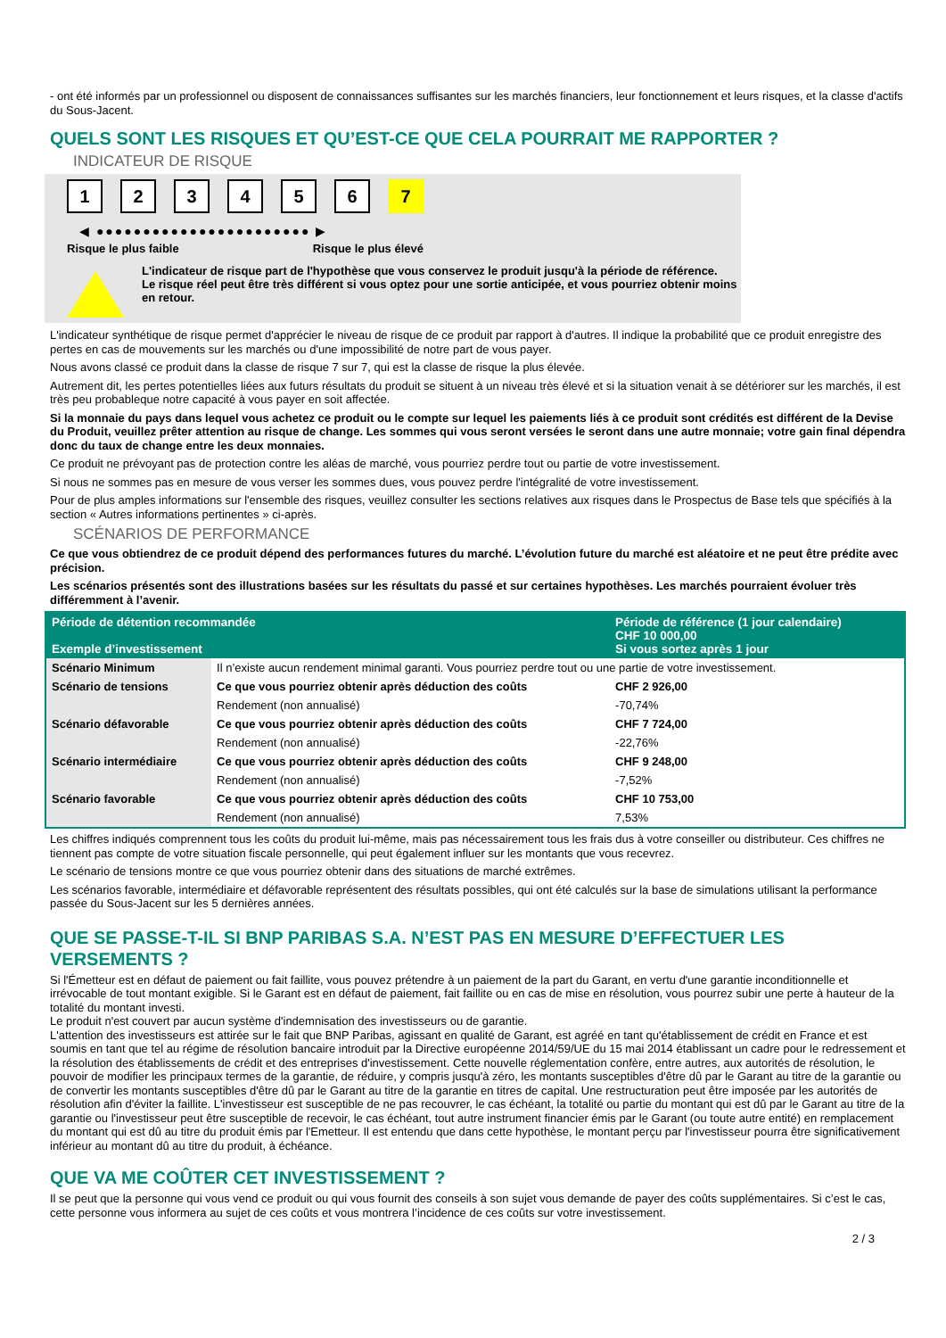- ont été informés par un professionnel ou disposent de connaissances suffisantes sur les marchés financiers, leur fonctionnement et leurs risques, et la classe d'actifs du Sous-Jacent.
QUELS SONT LES RISQUES ET QU’EST-CE QUE CELA POURRAIT ME RAPPORTER ?
INDICATEUR DE RISQUE
123456 7
◀ ●●●●●●●●●●●●●●●●●●●●●●● ▶
Risque le plus faible Risque le plus élevé
L'indicateur de risque part de l'hypothèse que vous conservez le produit jusqu'à la période de référence.
Le risque réel peut être très différent si vous optez pour une sortie anticipée, et vous pourriez obtenir moins en retour.
L'indicateur synthétique de risque permet d'apprécier le niveau de risque de ce produit par rapport à d'autres. Il indique la probabilité que ce produit enregistre des pertes en cas de mouvements sur les marchés ou d'une impossibilité de notre part de vous payer.
Nous avons classé ce produit dans la classe de risque 7 sur 7, qui est la classe de risque la plus élevée.
Autrement dit, les pertes potentielles liées aux futurs résultats du produit se situent à un niveau très élevé et si la situation venait à se détériorer sur les marchés, il est très peu probableque notre capacité à vous payer en soit affectée.
Si la monnaie du pays dans lequel vous achetez ce produit ou le compte sur lequel les paiements liés à ce produit sont crédités est différent de la Devise du Produit, veuillez prêter attention au risque de change. Les sommes qui vous seront versées le seront dans une autre monnaie; votre gain final dépendra donc du taux de change entre les deux monnaies.
Ce produit ne prévoyant pas de protection contre les aléas de marché, vous pourriez perdre tout ou partie de votre investissement.
Si nous ne sommes pas en mesure de vous verser les sommes dues, vous pouvez perdre l'intégralité de votre investissement.
Pour de plus amples informations sur l'ensemble des risques, veuillez consulter les sections relatives aux risques dans le Prospectus de Base tels que spécifiés à la section « Autres informations pertinentes » ci-après.
SCÉNARIOS DE PERFORMANCE
Ce que vous obtiendrez de ce produit dépend des performances futures du marché. L’évolution future du marché est aléatoire et ne peut être prédite avec précision.
Les scénarios présentés sont des illustrations basées sur les résultats du passé et sur certaines hypothèses. Les marchés pourraient évoluer très différemment à l’avenir.
| Période de détention recommandée Exemple d’investissement | | Période de référence (1 jour calendaire) CHF 10 000,00 Si vous sortez après 1 jour |
| --- | --- | --- |
| Scénario Minimum | Il n’existe aucun rendement minimal garanti. Vous pourriez perdre tout ou une partie de votre investissement. | |
| Scénario de tensions | Ce que vous pourriez obtenir après déduction des coûts | CHF 2 926,00 |
| | Rendement (non annualisé) | -70,74% |
| Scénario défavorable | Ce que vous pourriez obtenir après déduction des coûts | CHF 7 724,00 |
| | Rendement (non annualisé) | -22,76% |
| Scénario intermédiaire | Ce que vous pourriez obtenir après déduction des coûts | CHF 9 248,00 |
| | Rendement (non annualisé) | -7,52% |
| Scénario favorable | Ce que vous pourriez obtenir après déduction des coûts | CHF 10 753,00 |
| | Rendement (non annualisé) | 7,53% |
Les chiffres indiqués comprennent tous les coûts du produit lui-même, mais pas nécessairement tous les frais dus à votre conseiller ou distributeur. Ces chiffres ne tiennent pas compte de votre situation fiscale personnelle, qui peut également influer sur les montants que vous recevrez.
Le scénario de tensions montre ce que vous pourriez obtenir dans des situations de marché extrêmes.
Les scénarios favorable, intermédiaire et défavorable représentent des résultats possibles, qui ont été calculés sur la base de simulations utilisant la performance passée du Sous-Jacent sur les 5 dernières années.
QUE SE PASSE-T-IL SI BNP PARIBAS S.A. N’EST PAS EN MESURE D’EFFECTUER LES VERSEMENTS ?
Si l'Émetteur est en défaut de paiement ou fait faillite, vous pouvez prétendre à un paiement de la part du Garant, en vertu d'une garantie inconditionnelle et irrévocable de tout montant exigible. Si le Garant est en défaut de paiement, fait faillite ou en cas de mise en résolution, vous pourrez subir une perte à hauteur de la totalité du montant investi.
Le produit n'est couvert par aucun système d'indemnisation des investisseurs ou de garantie.
L'attention des investisseurs est attirée sur le fait que BNP Paribas, agissant en qualité de Garant, est agréé en tant qu'établissement de crédit en France et est soumis en tant que tel au régime de résolution bancaire introduit par la Directive européenne 2014/59/UE du 15 mai 2014 établissant un cadre pour le redressement et la résolution des établissements de crédit et des entreprises d'investissement. Cette nouvelle réglementation confère, entre autres, aux autorités de résolution, le pouvoir de modifier les principaux termes de la garantie, de réduire, y compris jusqu'à zéro, les montants susceptibles d'être dû par le Garant au titre de la garantie ou de convertir les montants susceptibles d'être dû par le Garant au titre de la garantie en titres de capital. Une restructuration peut être imposée par les autorités de résolution afin d'éviter la faillite. L'investisseur est susceptible de ne pas recouvrer, le cas échéant, la totalité ou partie du montant qui est dû par le Garant au titre de la garantie ou l'investisseur peut être susceptible de recevoir, le cas échéant, tout autre instrument financier émis par le Garant (ou toute autre entité) en remplacement du montant qui est dû au titre du produit émis par l'Emetteur. Il est entendu que dans cette hypothèse, le montant perçu par l'investisseur pourra être significativement inférieur au montant dû au titre du produit, à échéance.
QUE VA ME COÛTER CET INVESTISSEMENT ?
Il se peut que la personne qui vous vend ce produit ou qui vous fournit des conseils à son sujet vous demande de payer des coûts supplémentaires. Si c’est le cas, cette personne vous informera au sujet de ces coûts et vous montrera l’incidence de ces coûts sur votre investissement.
2 / 3